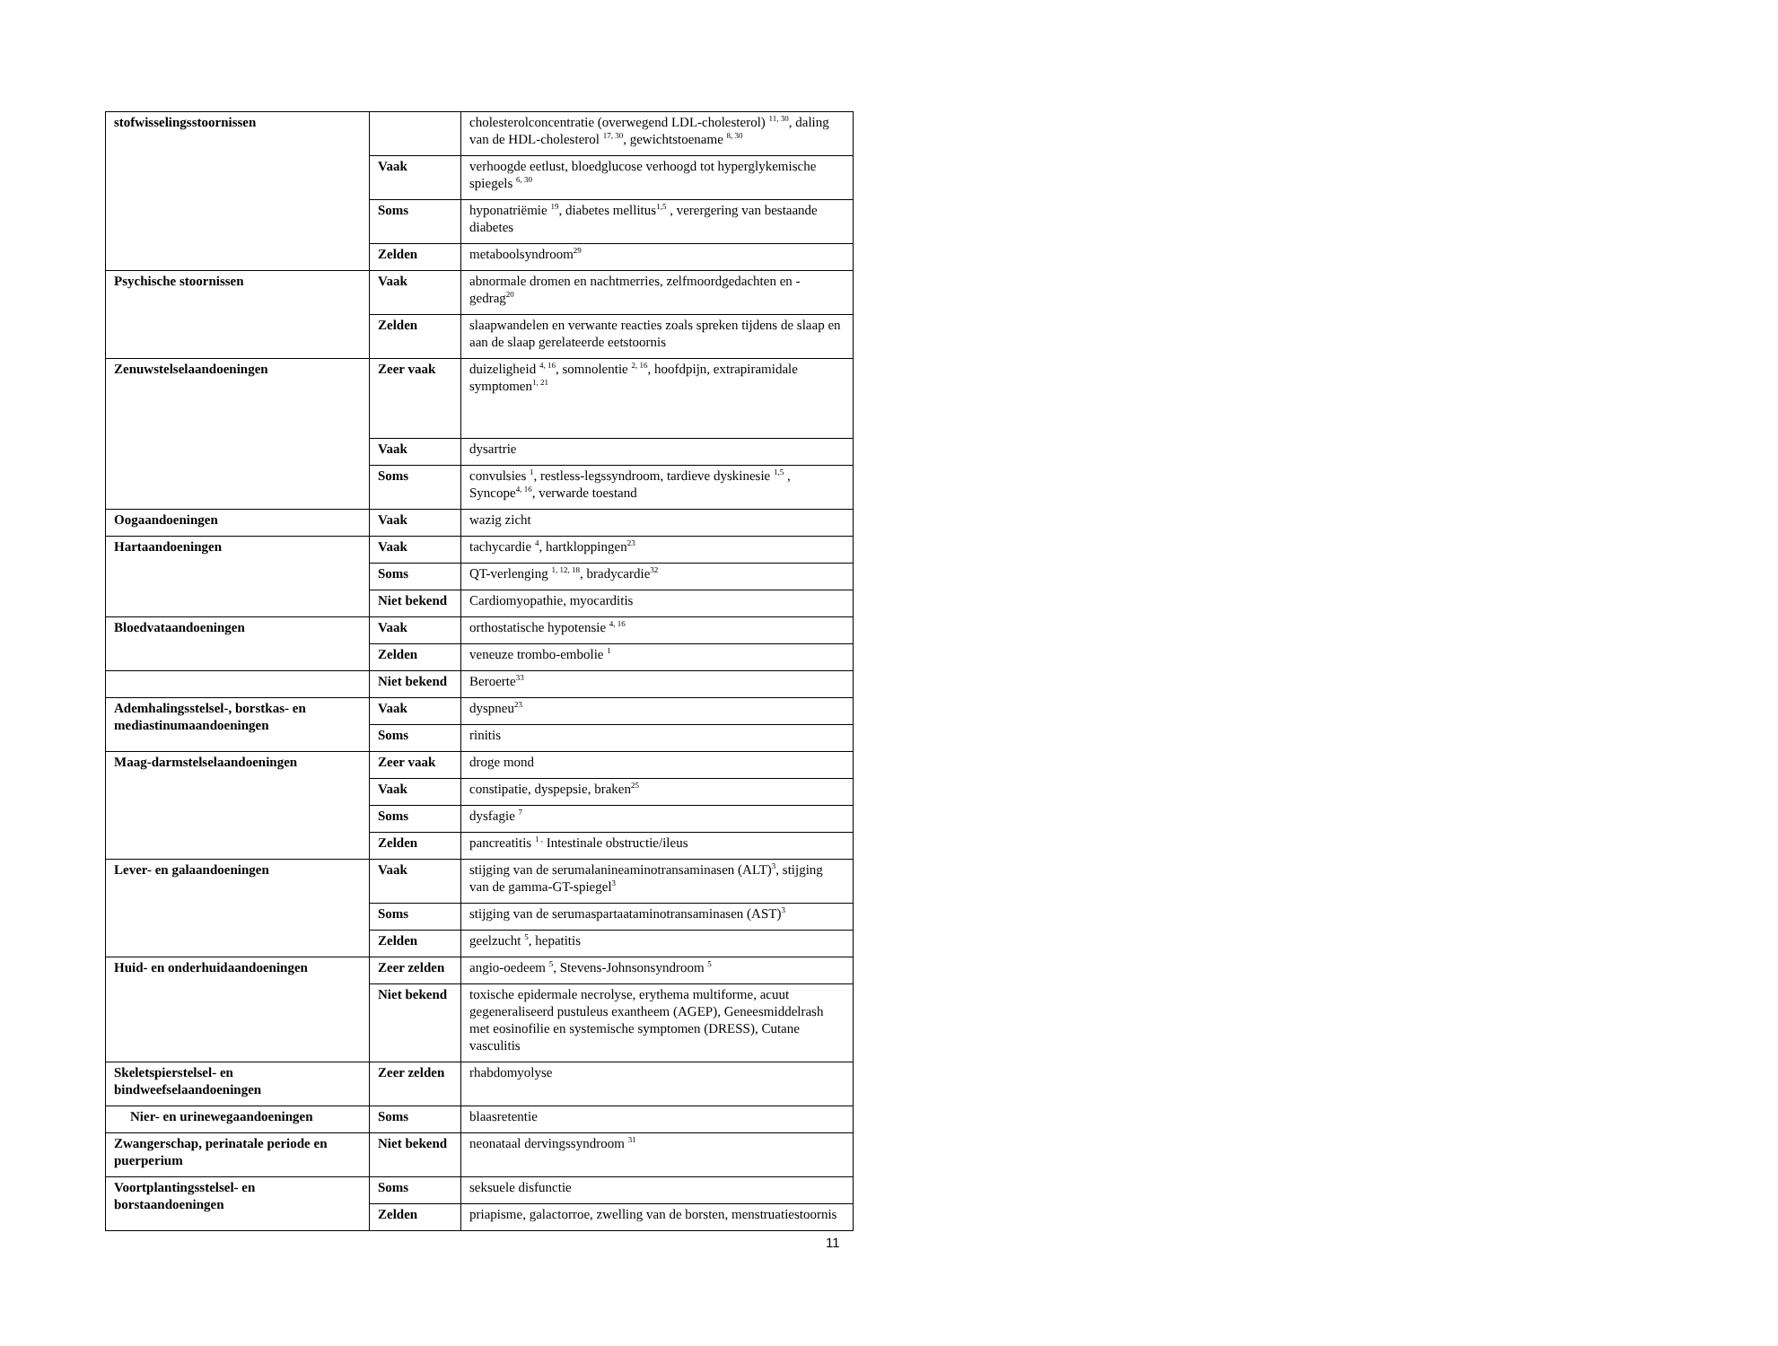| stofwisselingsstoornissen | | cholesterolconcentratie (overwegend LDL-cholesterol) <sup>11, 30</sup>, daling van de HDL-cholesterol <sup>17, 30</sup>, gewichtstoename <sup>8, 30</sup> |
| | Vaak | verhoogde eetlust, bloedglucose verhoogd tot hyperglykemische spiegels <sup>6, 30</sup> |
| | Soms | hyponatriëmie <sup>19</sup>, diabetes mellitus<sup>1,5</sup> , verergering van bestaande diabetes |
| | Zelden | metaboolsyndroom<sup>29</sup> |
| Psychische stoornissen | Vaak | abnormale dromen en nachtmerries, zelfmoordgedachten en -gedrag<sup>20</sup> |
| | Zelden | slaapwandelen en verwante reacties zoals spreken tijdens de slaap en aan de slaap gerelateerde eetstoornis |
| Zenuwstelselaandoeningen | Zeer vaak | duizeligheid <sup>4, 16</sup>, somnolentie <sup>2, 16</sup>, hoofdpijn, extrapiramidale symptomen<sup>1, 21</sup> |
| | Vaak | dysartrie |
| | Soms | convulsies <sup>1</sup>, restless-legssyndroom, tardieve dyskinesie <sup>1,5</sup> , Syncope<sup>4, 16</sup>, verwarde toestand |
| Oogaandoeningen | Vaak | wazig zicht |
| Hartaandoeningen | Vaak | tachycardie <sup>4</sup>, hartkloppingen<sup>23</sup> |
| | Soms | QT-verlenging <sup>1, 12, 18</sup>, bradycardie<sup>32</sup> |
| | Niet bekend | Cardiomyopathie, myocarditis |
| Bloedvataandoeningen | Vaak | orthostatische hypotensie <sup>4, 16</sup> |
| | Zelden | veneuze trombo-embolie <sup>1</sup> |
| | Niet bekend | Beroerte<sup>33</sup> |
| Ademhalingsstelsel-, borstkas- en mediastinumaandoeningen | Vaak | dyspneu<sup>23</sup> |
| | Soms | rinitis |
| Maag-darmstelselaandoeningen | Zeer vaak | droge mond |
| | Vaak | constipatie, dyspepsie, braken<sup>25</sup> |
| | Soms | dysfagie <sup>7</sup> |
| | Zelden | pancreatitis <sup>1 ,</sup> Intestinale obstructie/ileus |
| Lever- en galaandoeningen | Vaak | stijging van de serumalanineaminotransaminasen (ALT)<sup>3</sup>, stijging van de gamma-GT-spiegel<sup>3</sup> |
| | Soms | stijging van de serumaspartaataminotransaminasen (AST)<sup>3</sup> |
| | Zelden | geelzucht <sup>5</sup>, hepatitis |
| Huid- en onderhuidaandoeningen | Zeer zelden | angio-oedeem <sup>5</sup>, Stevens-Johnsonsyndroom <sup>5</sup> |
| | Niet bekend | toxische epidermale necrolyse, erythema multiforme, acuut gegeneraliseerd pustuleus exantheem (AGEP), Geneesmiddelrash met eosinofilie en systemische symptomen (DRESS), Cutane vasculitis |
| Skeletspierstelsel- en bindweefselaandoeningen | Zeer zelden | rhabdomyolyse |
| Nier- en urinewegaandoeningen | Soms | blaasretentie |
| Zwangerschap, perinatale periode en puerperium | Niet bekend | neonataal dervingssyndroom <sup>31</sup> |
| Voortplantingsstelsel- en borstaandoeningen | Soms | seksuele disfunctie |
| | Zelden | priapisme, galactorroe, zwelling van de borsten, menstruatiestoornis |
11